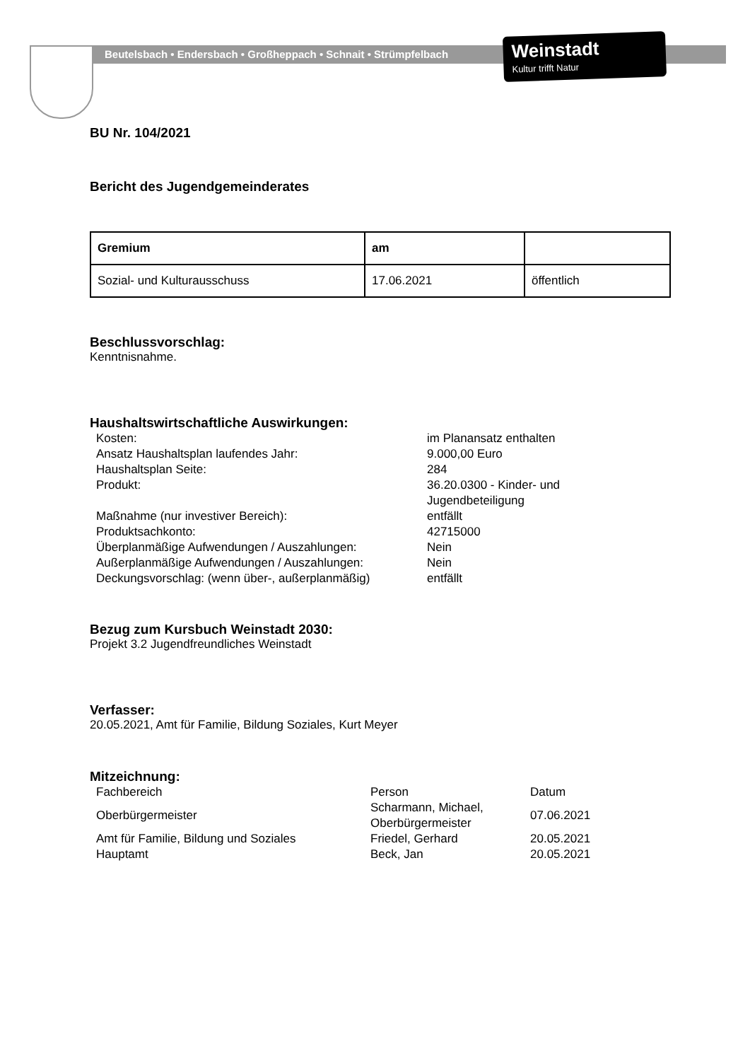Beutelsbach • Endersbach • Großheppach • Schnait • Strümpfelbach
Weinstadt
Kultur trifft Natur
BU Nr. 104/2021
Bericht des Jugendgemeinderates
| Gremium | am | |
| --- | --- | --- |
| Sozial- und Kulturausschuss | 17.06.2021 | öffentlich |
Beschlussvorschlag:
Kenntnisnahme.
Haushaltswirtschaftliche Auswirkungen:
| Kosten: | im Planansatz enthalten |
| Ansatz Haushaltsplan laufendes Jahr: | 9.000,00 Euro |
| Haushaltsplan Seite: | 284 |
| Produkt: | 36.20.0300 - Kinder- und Jugendbeteiligung |
| Maßnahme (nur investiver Bereich): | entfällt |
| Produktsachkonto: | 42715000 |
| Überplanmäßige Aufwendungen / Auszahlungen: | Nein |
| Außerplanmäßige Aufwendungen / Auszahlungen: | Nein |
| Deckungsvorschlag: (wenn über-, außerplanmäßig) | entfällt |
Bezug zum Kursbuch Weinstadt 2030:
Projekt 3.2 Jugendfreundliches Weinstadt
Verfasser:
20.05.2021, Amt für Familie, Bildung Soziales, Kurt Meyer
Mitzeichnung:
| Fachbereich | Person | Datum |
| Oberbürgermeister | Scharmann, Michael, Oberbürgermeister | 07.06.2021 |
| Amt für Familie, Bildung und Soziales | Friedel, Gerhard | 20.05.2021 |
| Hauptamt | Beck, Jan | 20.05.2021 |